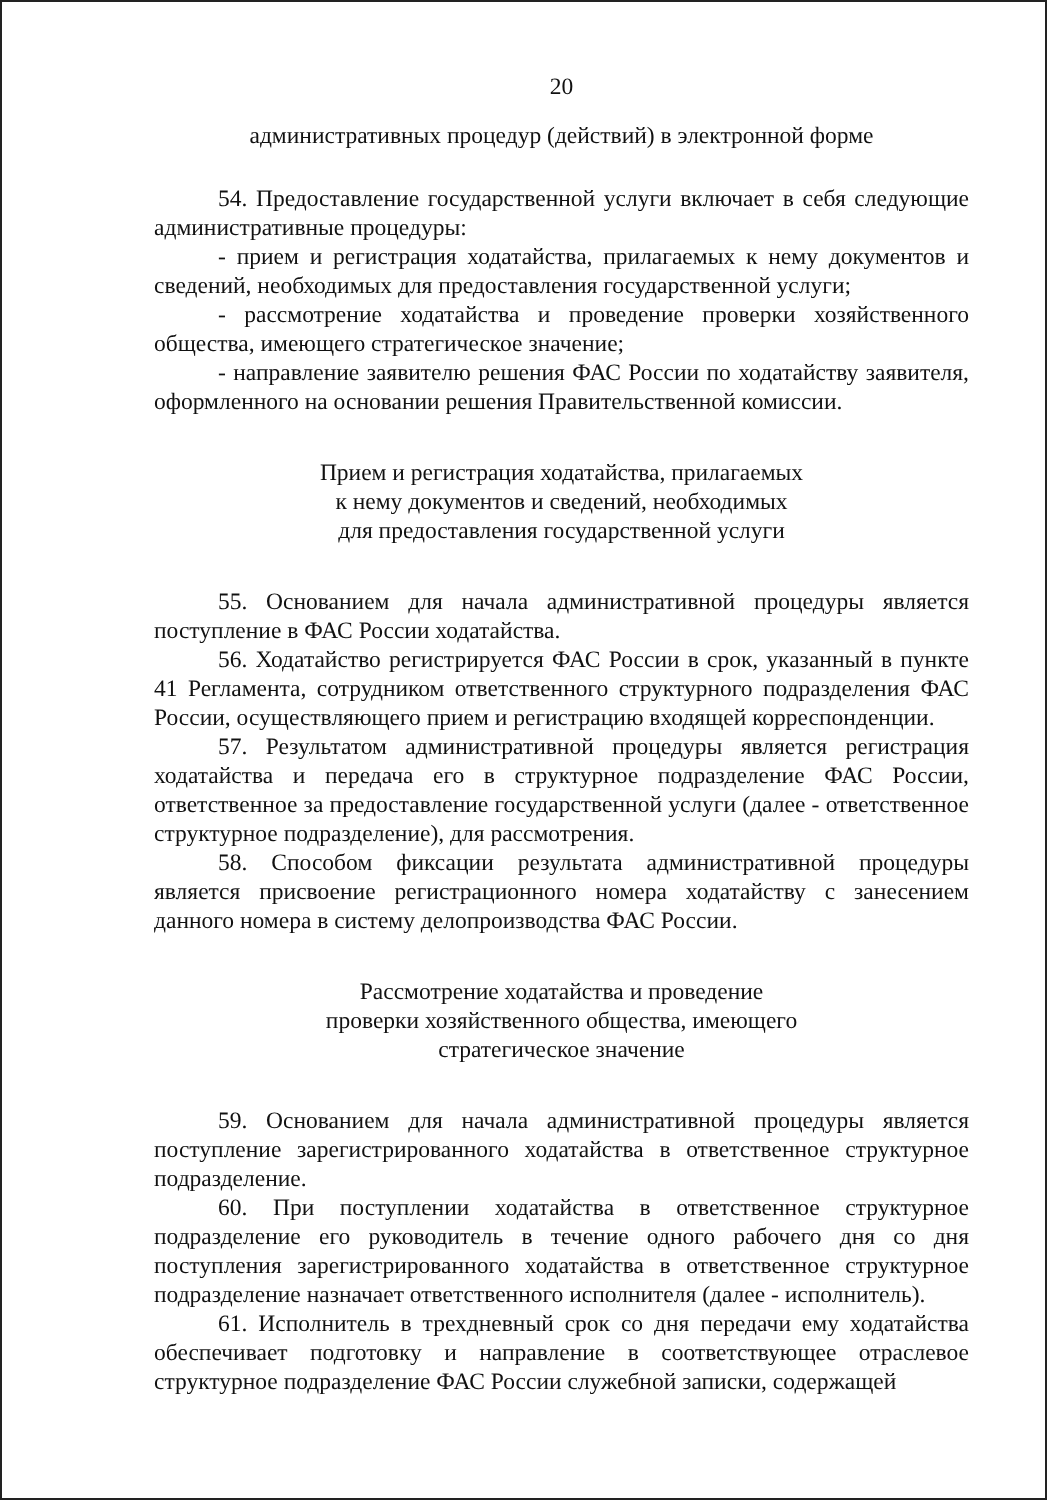20
административных процедур (действий) в электронной форме
54. Предоставление государственной услуги включает в себя следующие административные процедуры:
- прием и регистрация ходатайства, прилагаемых к нему документов и сведений, необходимых для предоставления государственной услуги;
- рассмотрение ходатайства и проведение проверки хозяйственного общества, имеющего стратегическое значение;
- направление заявителю решения ФАС России по ходатайству заявителя, оформленного на основании решения Правительственной комиссии.
Прием и регистрация ходатайства, прилагаемых
к нему документов и сведений, необходимых
для предоставления государственной услуги
55. Основанием для начала административной процедуры является поступление в ФАС России ходатайства.
56. Ходатайство регистрируется ФАС России в срок, указанный в пункте 41 Регламента, сотрудником ответственного структурного подразделения ФАС России, осуществляющего прием и регистрацию входящей корреспонденции.
57. Результатом административной процедуры является регистрация ходатайства и передача его в структурное подразделение ФАС России, ответственное за предоставление государственной услуги (далее - ответственное структурное подразделение), для рассмотрения.
58. Способом фиксации результата административной процедуры является присвоение регистрационного номера ходатайству с занесением данного номера в систему делопроизводства ФАС России.
Рассмотрение ходатайства и проведение
проверки хозяйственного общества, имеющего
стратегическое значение
59. Основанием для начала административной процедуры является поступление зарегистрированного ходатайства в ответственное структурное подразделение.
60. При поступлении ходатайства в ответственное структурное подразделение его руководитель в течение одного рабочего дня со дня поступления зарегистрированного ходатайства в ответственное структурное подразделение назначает ответственного исполнителя (далее - исполнитель).
61. Исполнитель в трехдневный срок со дня передачи ему ходатайства обеспечивает подготовку и направление в соответствующее отраслевое структурное подразделение ФАС России служебной записки, содержащей